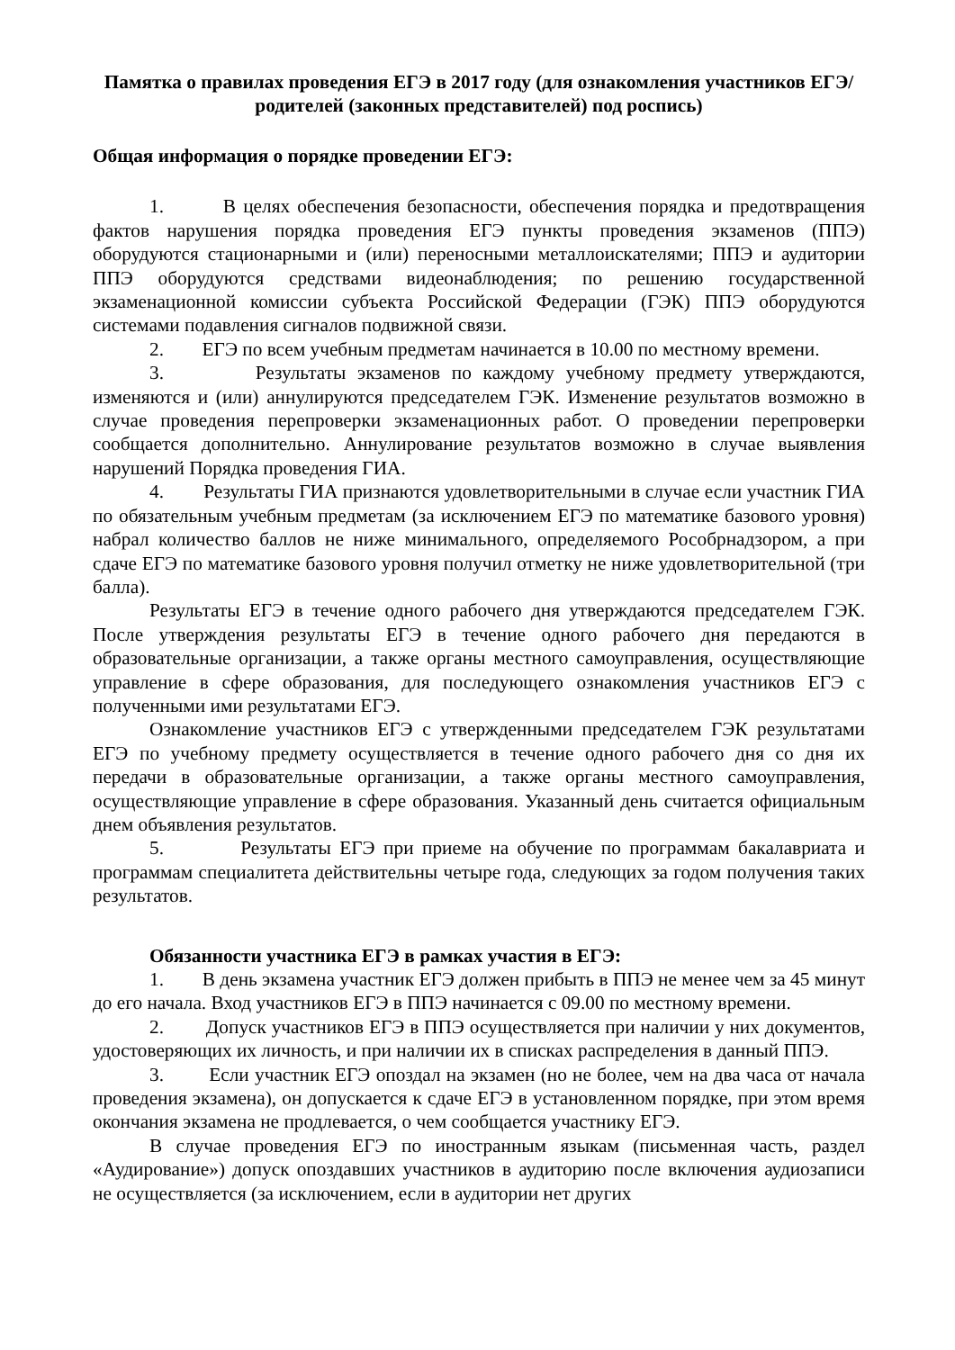Памятка о правилах проведения ЕГЭ в 2017 году (для ознакомления участников ЕГЭ/ родителей (законных представителей) под роспись)
Общая информация о порядке проведении ЕГЭ:
1. В целях обеспечения безопасности, обеспечения порядка и предотвращения фактов нарушения порядка проведения ЕГЭ пункты проведения экзаменов (ППЭ) оборудуются стационарными и (или) переносными металлоискателями; ППЭ и аудитории ППЭ оборудуются средствами видеонаблюдения; по решению государственной экзаменационной комиссии субъекта Российской Федерации (ГЭК) ППЭ оборудуются системами подавления сигналов подвижной связи.
2. ЕГЭ по всем учебным предметам начинается в 10.00 по местному времени.
3. Результаты экзаменов по каждому учебному предмету утверждаются, изменяются и (или) аннулируются председателем ГЭК. Изменение результатов возможно в случае проведения перепроверки экзаменационных работ. О проведении перепроверки сообщается дополнительно. Аннулирование результатов возможно в случае выявления нарушений Порядка проведения ГИА.
4. Результаты ГИА признаются удовлетворительными в случае если участник ГИА по обязательным учебным предметам (за исключением ЕГЭ по математике базового уровня) набрал количество баллов не ниже минимального, определяемого Рособрнадзором, а при сдаче ЕГЭ по математике базового уровня получил отметку не ниже удовлетворительной (три балла).
Результаты ЕГЭ в течение одного рабочего дня утверждаются председателем ГЭК. После утверждения результаты ЕГЭ в течение одного рабочего дня передаются в образовательные организации, а также органы местного самоуправления, осуществляющие управление в сфере образования, для последующего ознакомления участников ЕГЭ с полученными ими результатами ЕГЭ.
Ознакомление участников ЕГЭ с утвержденными председателем ГЭК результатами ЕГЭ по учебному предмету осуществляется в течение одного рабочего дня со дня их передачи в образовательные организации, а также органы местного самоуправления, осуществляющие управление в сфере образования. Указанный день считается официальным днем объявления результатов.
5. Результаты ЕГЭ при приеме на обучение по программам бакалавриата и программам специалитета действительны четыре года, следующих за годом получения таких результатов.
Обязанности участника ЕГЭ в рамках участия в ЕГЭ:
1. В день экзамена участник ЕГЭ должен прибыть в ППЭ не менее чем за 45 минут до его начала. Вход участников ЕГЭ в ППЭ начинается с 09.00 по местному времени.
2. Допуск участников ЕГЭ в ППЭ осуществляется при наличии у них документов, удостоверяющих их личность, и при наличии их в списках распределения в данный ППЭ.
3. Если участник ЕГЭ опоздал на экзамен (но не более, чем на два часа от начала проведения экзамена), он допускается к сдаче ЕГЭ в установленном порядке, при этом время окончания экзамена не продлевается, о чем сообщается участнику ЕГЭ.
В случае проведения ЕГЭ по иностранным языкам (письменная часть, раздел «Аудирование») допуск опоздавших участников в аудиторию после включения аудиозаписи не осуществляется (за исключением, если в аудитории нет других